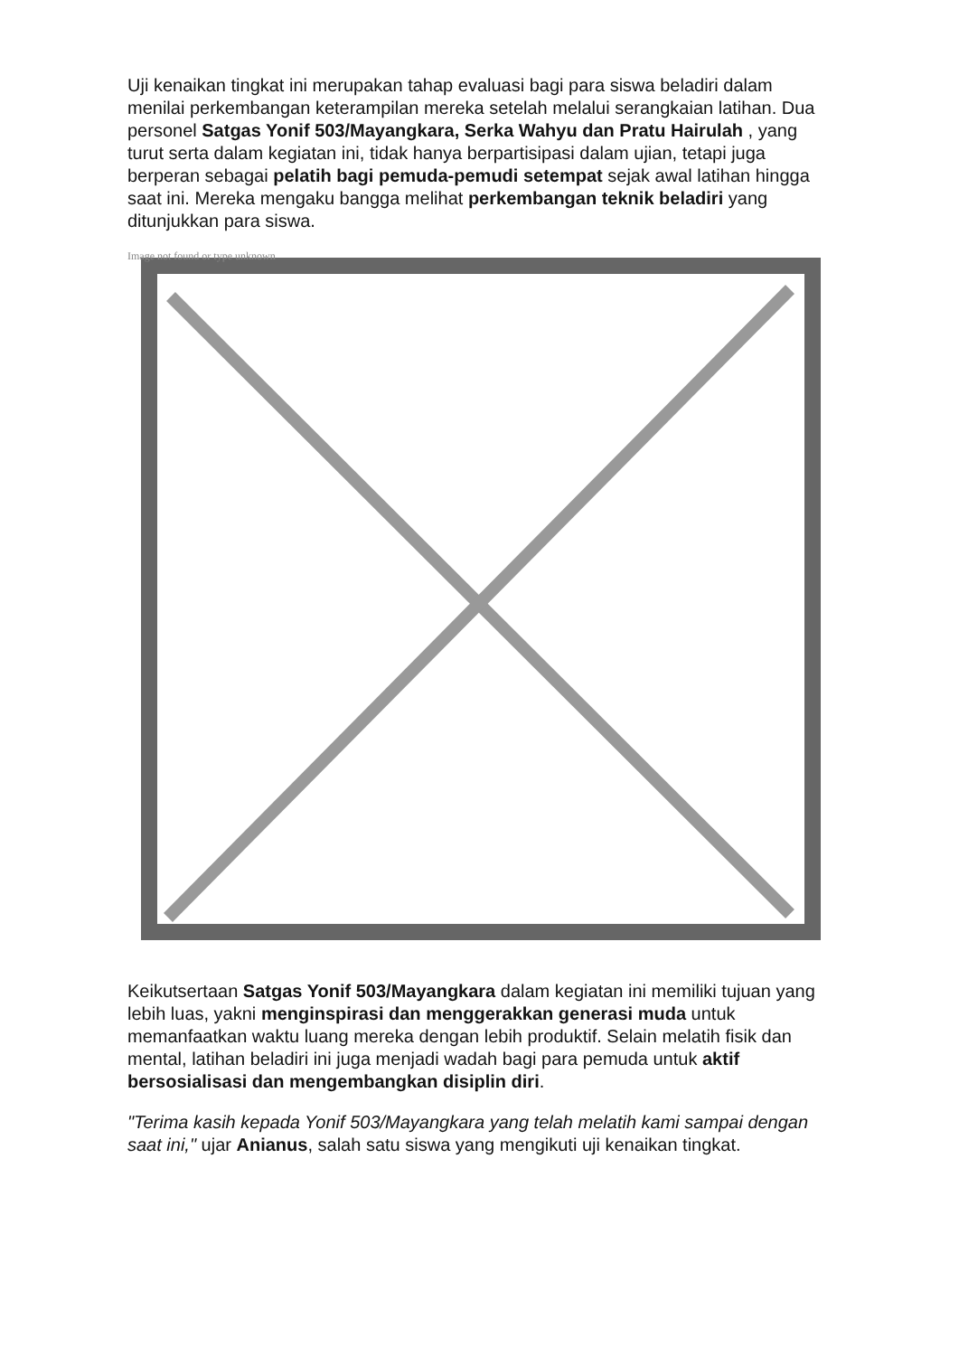Uji kenaikan tingkat ini merupakan tahap evaluasi bagi para siswa beladiri dalam menilai perkembangan keterampilan mereka setelah melalui serangkaian latihan. Dua personel Satgas Yonif 503/Mayangkara, Serka Wahyu dan Pratu Hairulah , yang turut serta dalam kegiatan ini, tidak hanya berpartisipasi dalam ujian, tetapi juga berperan sebagai pelatih bagi pemuda-pemudi setempat sejak awal latihan hingga saat ini. Mereka mengaku bangga melihat perkembangan teknik beladiri yang ditunjukkan para siswa.
Image not found or type unknown
Keikutsertaan Satgas Yonif 503/Mayangkara dalam kegiatan ini memiliki tujuan yang lebih luas, yakni menginspirasi dan menggerakkan generasi muda untuk memanfaatkan waktu luang mereka dengan lebih produktif. Selain melatih fisik dan mental, latihan beladiri ini juga menjadi wadah bagi para pemuda untuk aktif bersosialisasi dan mengembangkan disiplin diri.
"Terima kasih kepada Yonif 503/Mayangkara yang telah melatih kami sampai dengan saat ini," ujar Anianus, salah satu siswa yang mengikuti uji kenaikan tingkat.